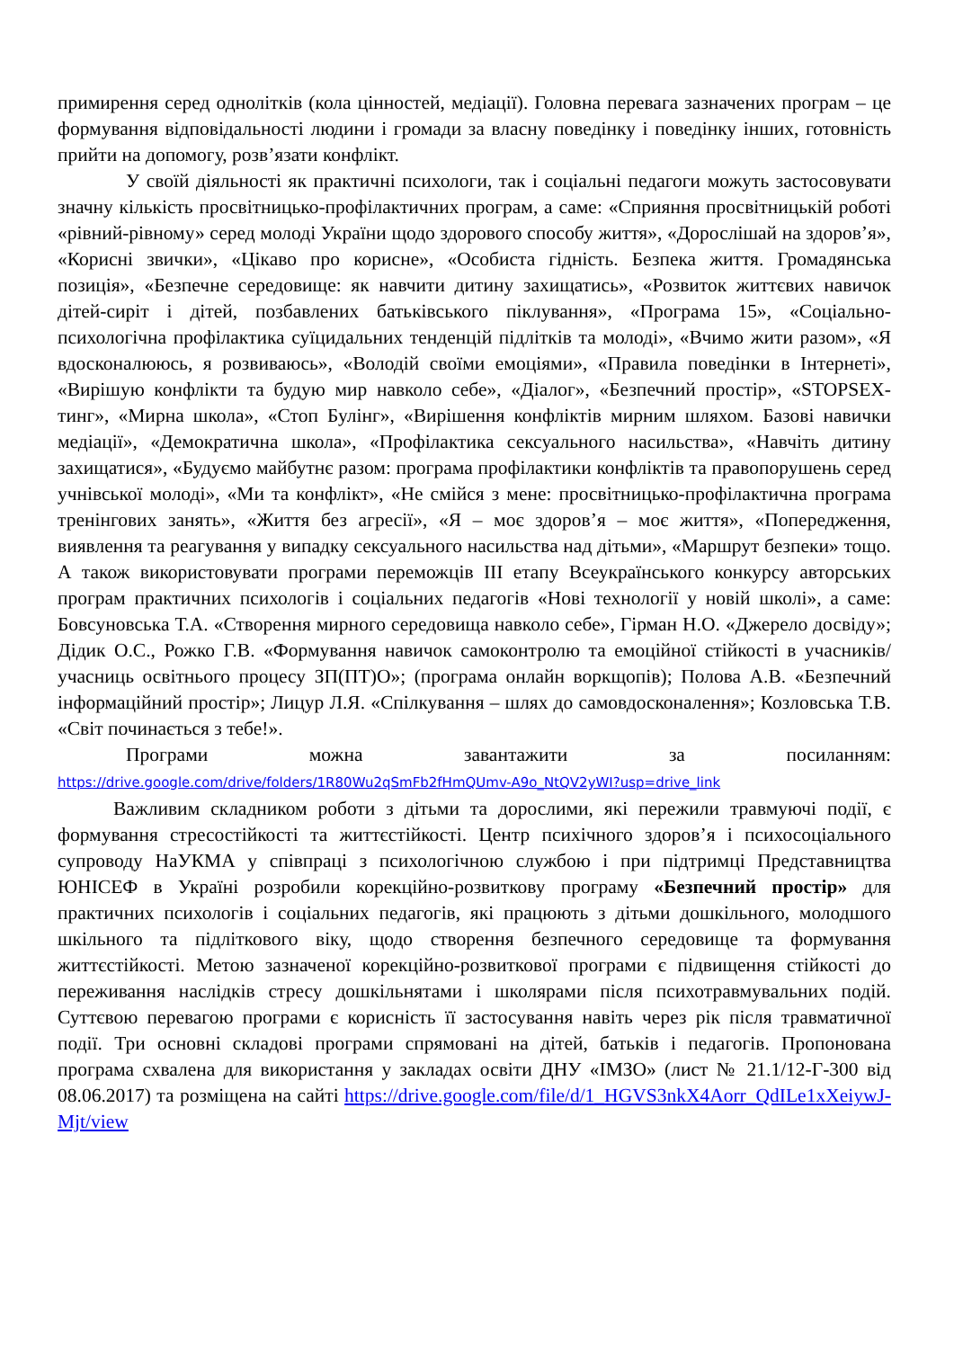примирення серед однолітків (кола цінностей, медіації). Головна перевага зазначених програм – це формування відповідальності людини і громади за власну поведінку і поведінку інших, готовність прийти на допомогу, розв’язати конфлікт.
У своїй діяльності як практичні психологи, так і соціальні педагоги можуть застосовувати значну кількість просвітницько-профілактичних програм, а саме: «Сприяння просвітницькій роботі «рівний-рівному» серед молоді України щодо здорового способу життя», «Дорослішай на здоров’я», «Корисні звички», «Цікаво про корисне», «Особиста гідність. Безпека життя. Громадянська позиція», «Безпечне середовище: як навчити дитину захищатись», «Розвиток життєвих навичок дітей-сиріт і дітей, позбавлених батьківського піклування», «Програма 15», «Соціально-психологічна профілактика суїцидальних тенденцій підлітків та молоді», «Вчимо жити разом», «Я вдосконалююсь, я розвиваюсь», «Володій своїми емоціями», «Правила поведінки в Інтернеті», «Вирішую конфлікти та будую мир навколо себе», «Діалог», «Безпечний простір», «STOPSEX-тинг», «Мирна школа», «Стоп Булінг», «Вирішення конфліктів мирним шляхом. Базові навички медіації», «Демократична школа», «Профілактика сексуального насильства», «Навчіть дитину захищатися», «Будуємо майбутнє разом: програма профілактики конфліктів та правопорушень серед учнівської молоді», «Ми та конфлікт», «Не смійся з мене: просвітницько-профілактична програма тренінгових занять», «Життя без агресії», «Я – моє здоров’я – моє життя», «Попередження, виявлення та реагування у випадку сексуального насильства над дітьми», «Маршрут безпеки» тощо. А також використовувати програми переможців ІІІ етапу Всеукраїнського конкурсу авторських програм практичних психологів і соціальних педагогів «Нові технології у новій школі», а саме: Бовсуновська Т.А. «Створення мирного середовища навколо себе», Гірман Н.О. «Джерело досвіду»; Дідик О.С., Рожко Г.В. «Формування навичок самоконтролю та емоційної стійкості в учасників/учасниць освітнього процесу ЗП(ПТ)О»; (програма онлайн воркщопів); Полова А.В. «Безпечний інформаційний простір»; Лицур Л.Я. «Спілкування – шлях до самовдосконалення»; Козловська Т.В. «Світ починається з тебе!».
Програми можна завантажити за посиланням:
https://drive.google.com/drive/folders/1R80Wu2qSmFb2fHmQUmv-A9o_NtQV2yWI?usp=drive_link
Важливим складником роботи з дітьми та дорослими, які пережили травмуючі події, є формування стресостійкості та життєстійкості. Центр психічного здоров’я і психосоціального супроводу НаУКМА у співпраці з психологічною службою і при підтримці Представництва ЮНІСЕФ в Україні розробили корекційно-розвиткову програму «Безпечний простір» для практичних психологів і соціальних педагогів, які працюють з дітьми дошкільного, молодшого шкільного та підліткового віку, щодо створення безпечного середовище та формування життєстійкості. Метою зазначеної корекційно-розвиткової програми є підвищення стійкості до переживання наслідків стресу дошкільнятами і школярами після психотравмувальних подій. Суттєвою перевагою програми є корисність її застосування навіть через рік після травматичної події. Три основні складові програми спрямовані на дітей, батьків і педагогів. Пропонована програма схвалена для використання у закладах освіти ДНУ «ІМЗО» (лист № 21.1/12-Г-300 від 08.06.2017) та розміщена на сайті https://drive.google.com/file/d/1_HGVS3nkX4Aorr_QdILe1xXeiywJ-Mjt/view